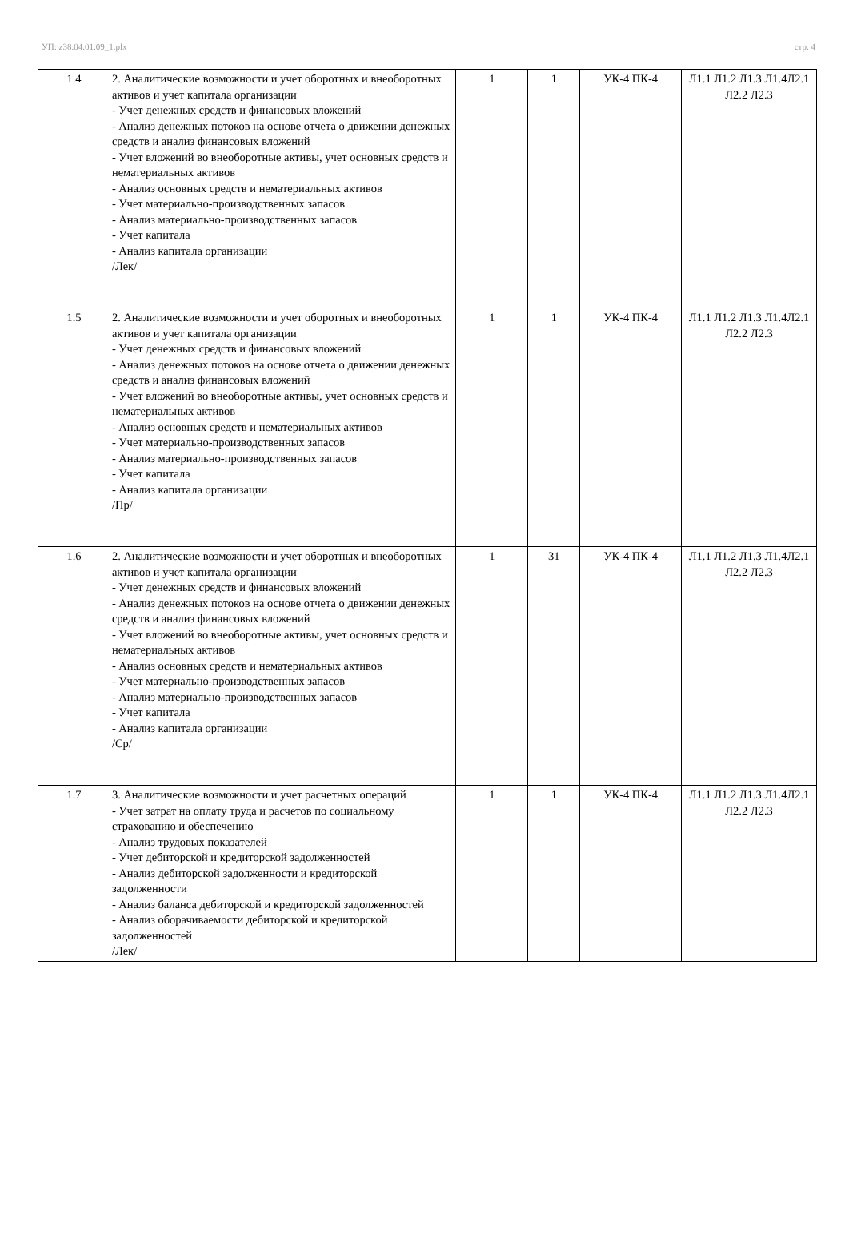УП: z38.04.01.09_1.plx стр. 4
| 1.4 | 2. Аналитические возможности и учет оборотных и внеоборотных активов и учет капитала организации - Учет денежных средств и финансовых вложений - Анализ денежных потоков на основе отчета о движении денежных средств и анализ финансовых вложений - Учет вложений во внеоборотные активы, учет основных средств и нематериальных активов - Анализ основных средств и нематериальных активов - Учет материально-производственных запасов - Анализ материально-производственных запасов - Учет капитала - Анализ капитала организации /Лек/ | 1 | 1 | УК-4 ПК-4 | Л1.1 Л1.2 Л1.3 Л1.4Л2.1 Л2.2 Л2.3 |
| 1.5 | 2. Аналитические возможности и учет оборотных и внеоборотных активов и учет капитала организации - Учет денежных средств и финансовых вложений - Анализ денежных потоков на основе отчета о движении денежных средств и анализ финансовых вложений - Учет вложений во внеоборотные активы, учет основных средств и нематериальных активов - Анализ основных средств и нематериальных активов - Учет материально-производственных запасов - Анализ материально-производственных запасов - Учет капитала - Анализ капитала организации /Пр/ | 1 | 1 | УК-4 ПК-4 | Л1.1 Л1.2 Л1.3 Л1.4Л2.1 Л2.2 Л2.3 |
| 1.6 | 2. Аналитические возможности и учет оборотных и внеоборотных активов и учет капитала организации - Учет денежных средств и финансовых вложений - Анализ денежных потоков на основе отчета о движении денежных средств и анализ финансовых вложений - Учет вложений во внеоборотные активы, учет основных средств и нематериальных активов - Анализ основных средств и нематериальных активов - Учет материально-производственных запасов - Анализ материально-производственных запасов - Учет капитала - Анализ капитала организации /Ср/ | 1 | 31 | УК-4 ПК-4 | Л1.1 Л1.2 Л1.3 Л1.4Л2.1 Л2.2 Л2.3 |
| 1.7 | 3. Аналитические возможности и учет расчетных операций - Учет затрат на оплату труда и расчетов по социальному страхованию и обеспечению - Анализ трудовых показателей - Учет дебиторской и кредиторской задолженностей - Анализ дебиторской задолженности и кредиторской задолженности - Анализ баланса дебиторской и кредиторской задолженностей - Анализ оборачиваемости дебиторской и кредиторской задолженностей /Лек/ | 1 | 1 | УК-4 ПК-4 | Л1.1 Л1.2 Л1.3 Л1.4Л2.1 Л2.2 Л2.3 |